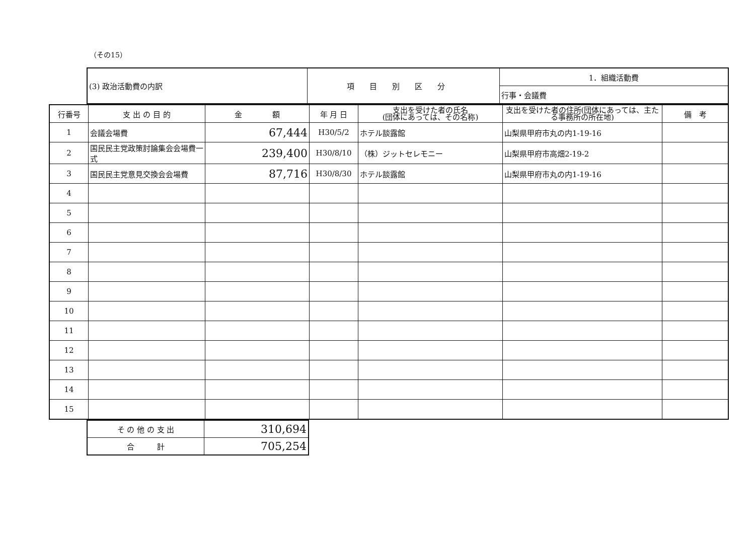（その15）
| (3) 政治活動費の内訳 | 項目別区分 | 1．組織活動費 |
| | | 行事・会議費 |
| 行番号 | 支 出 の 目 的 | 金 額 | 年 月 日 | 支出を受けた者の氏名 (団体にあっては、その名称) | 支出を受けた者の住所(団体にあっては、主たる事務所の所在地) | 備 考 |
| --- | --- | --- | --- | --- | --- | --- |
| 1 | 会議会場費 | 67,444 | H30/5/2 | ホテル談露館 | 山梨県甲府市丸の内1-19-16 | |
| 2 | 国民民主党政策討論集会会場費一式 | 239,400 | H30/8/10 | （株）ジットセレモニー | 山梨県甲府市高畑2-19-2 | |
| 3 | 国民民主党意見交換会会場費 | 87,716 | H30/8/30 | ホテル談露館 | 山梨県甲府市丸の内1-19-16 | |
| 4 | | | | | | |
| 5 | | | | | | |
| 6 | | | | | | |
| 7 | | | | | | |
| 8 | | | | | | |
| 9 | | | | | | |
| 10 | | | | | | |
| 11 | | | | | | |
| 12 | | | | | | |
| 13 | | | | | | |
| 14 | | | | | | |
| 15 | | | | | | |
| そ の 他 の 支 出 | 310,694 |
| 合 計 | 705,254 |